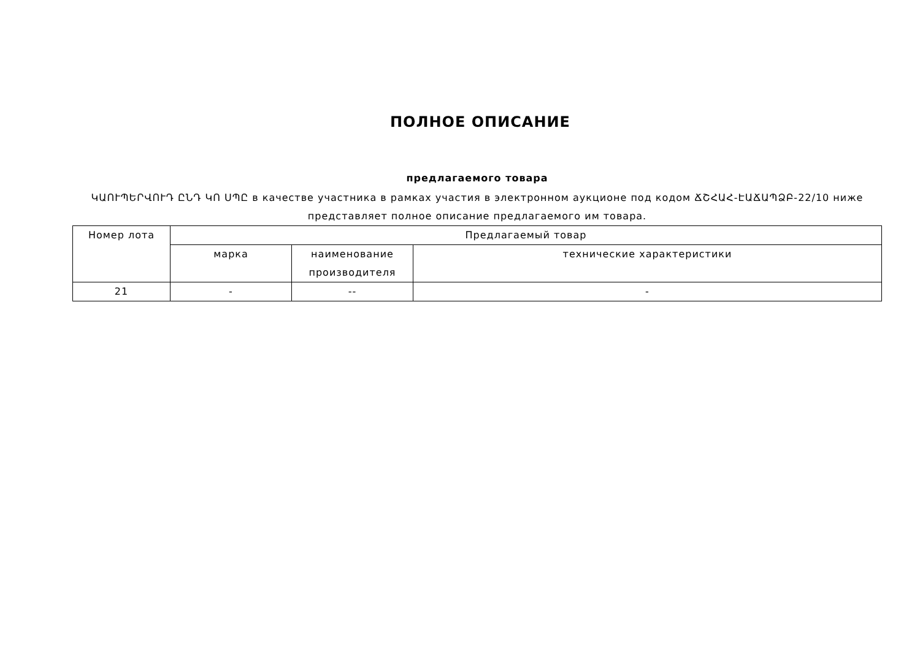ПОЛНОЕ ОПИСАНИЕ
предлагаемого товара
ԿԱՈՒՊԵՐՎՈՒԴ ԸՆԴ ԿՈ ՍՊԸ в качестве участника в рамках участия в электронном аукционе под кодом ՃՇՀԱՀ-ԷԱՃԱՊՁԲ-22/10 ниже представляет полное описание предлагаемого им товара.
| Номер лота | Предлагаемый товар | | |
| --- | --- | --- | --- |
| | марка | наименование производителя | технические характеристики |
| 21 | - | -- | - |